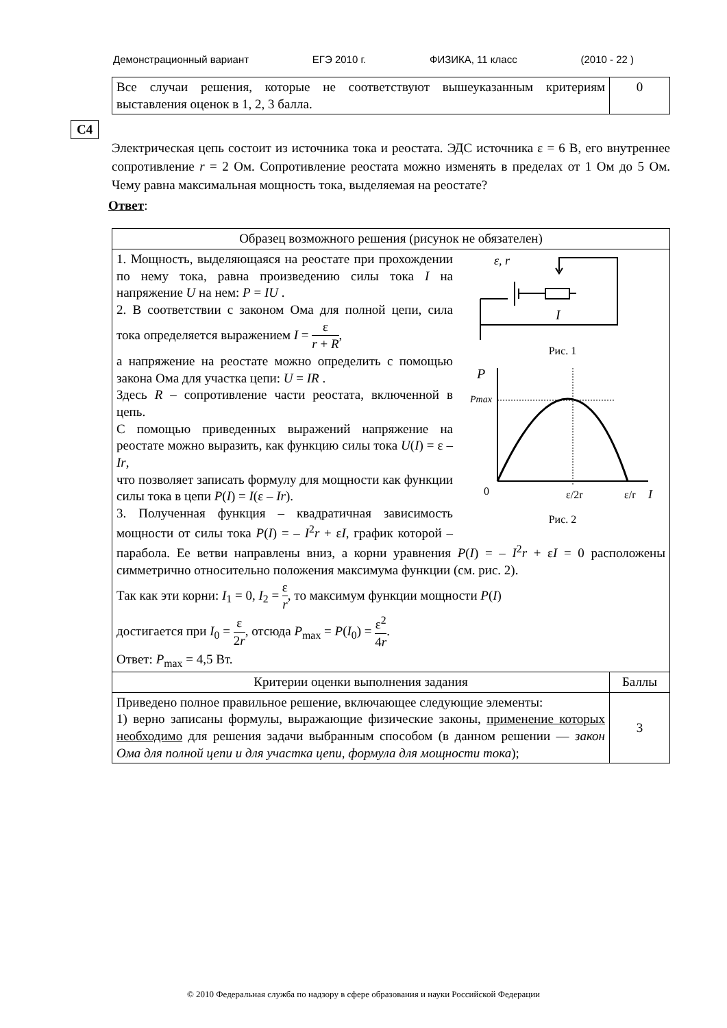Демонстрационный вариант ЕГЭ 2010 г. ФИЗИКА, 11 класс (2010 - 22 )
| Все случаи решения, которые не соответствуют вышеуказанным критериям выставления оценок в 1, 2, 3 балла. | 0 |
С4
Электрическая цепь состоит из источника тока и реостата. ЭДС источника ε = 6 В, его внутреннее сопротивление r = 2 Ом. Сопротивление реостата можно изменять в пределах от 1 Ом до 5 Ом. Чему равна максимальная мощность тока, выделяемая на реостате?
Ответ:
| Образец возможного решения (рисунок не обязателен) | |
| ε, r I Рис. 1 P Pmax 0 ε/2r ε/r I Рис. 2 1. Мощность, выделяющаяся на реостате при прохождении по нему тока, равна произведению силы тока I на напряжение U на нем: P = IU . 2. В соответствии с законом Ома для полной цепи, сила тока определяется выражением I = ε r + R , а напряжение на реостате можно определить с помощью закона Ома для участка цепи: U = IR . Здесь R – сопротивление части реостата, включенной в цепь. С помощью приведенных выражений напряжение на реостате можно выразить, как функцию силы тока U ( I ) = ε – Ir , что позволяет записать формулу для мощности как функции силы тока в цепи P ( I ) = I (ε – Ir ). 3. Полученная функция – квадратичная зависимость мощности от силы тока P ( I ) = – I<sup>2</sup> r + ε I , график которой – парабола. Ее ветви направлены вниз, а корни уравнения P ( I ) = – I<sup>2</sup> r + ε I = 0 расположены симметрично относительно положения максимума функции (см. рис. 2). Так как эти корни: I<sub>1</sub> = 0, I<sub>2</sub> = ε r , то максимум функции мощности P ( I ) достигается при I<sub>0</sub> = ε 2 r , отсюда P<sub>max</sub> = P ( I<sub>0</sub>) = ε<sup>2</sup> 4 r . Ответ: P<sub>max</sub> = 4,5 Вт. | |
| Критерии оценки выполнения задания | Баллы |
| Приведено полное правильное решение, включающее следующие элементы: 1) верно записаны формулы, выражающие физические законы, применение которых необходимо для решения задачи выбранным способом (в данном решении — закон Ома для полной цепи и для участка цепи, формула для мощности тока ); | 3 |
© 2010 Федеральная служба по надзору в сфере образования и науки Российской Федерации